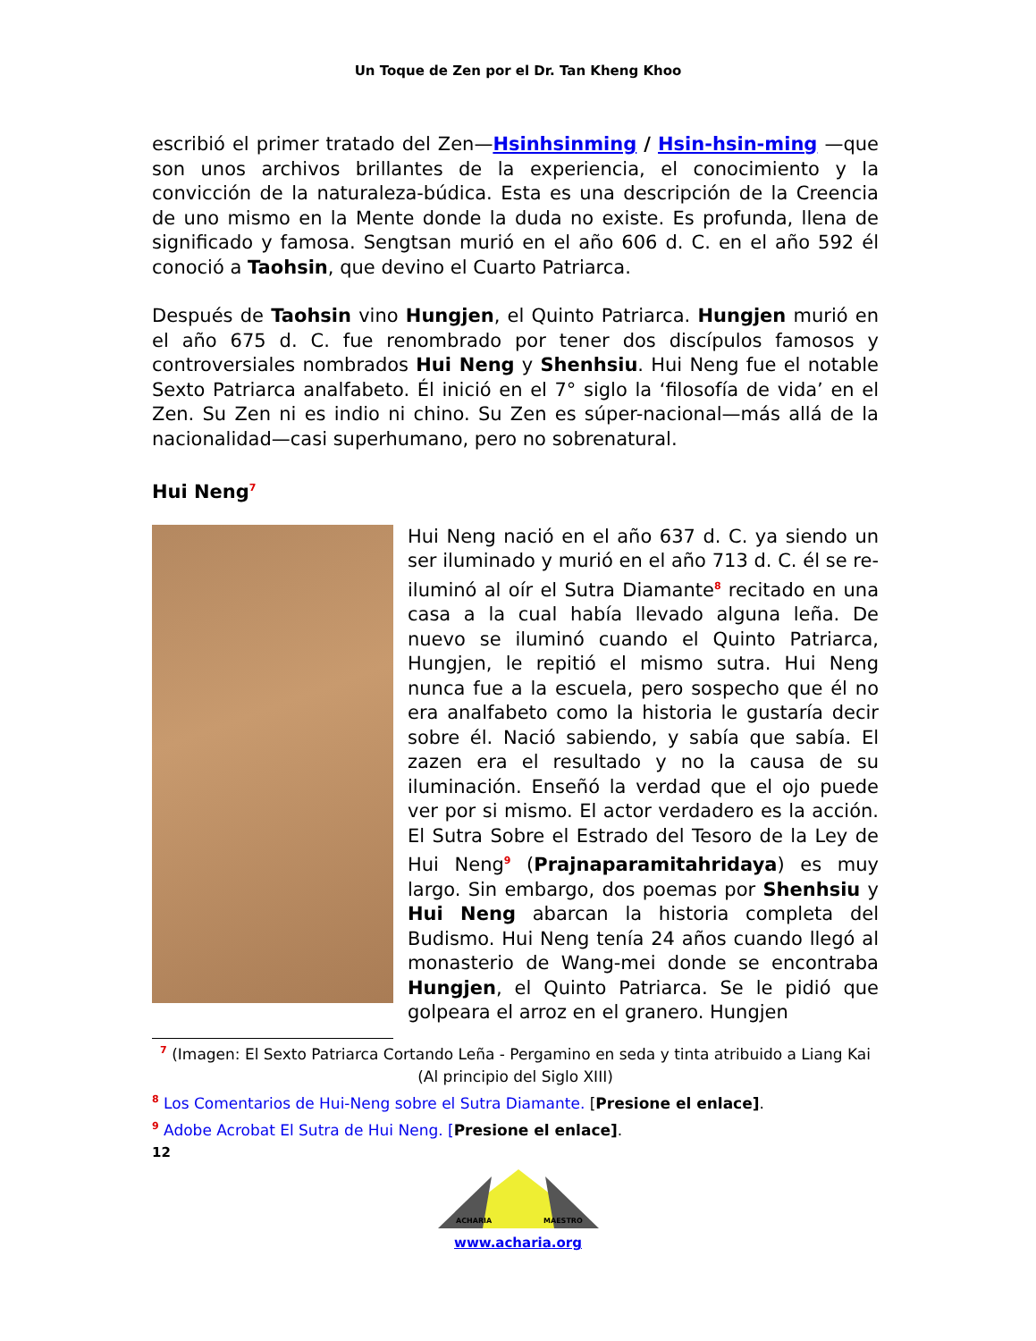Un Toque de Zen por el Dr. Tan Kheng Khoo
escribió el primer tratado del Zen—Hsinhsinming / Hsin-hsin-ming —que son unos archivos brillantes de la experiencia, el conocimiento y la convicción de la naturaleza-búdica. Esta es una descripción de la Creencia de uno mismo en la Mente donde la duda no existe. Es profunda, llena de significado y famosa. Sengtsan murió en el año 606 d. C. en el año 592 él conoció a Taohsin, que devino el Cuarto Patriarca.
Después de Taohsin vino Hungjen, el Quinto Patriarca. Hungjen murió en el año 675 d. C. fue renombrado por tener dos discípulos famosos y controversiales nombrados Hui Neng y Shenhsiu. Hui Neng fue el notable Sexto Patriarca analfabeto. Él inició en el 7° siglo la ‘filosofía de vida’ en el Zen. Su Zen ni es indio ni chino. Su Zen es súper-nacional—más allá de la nacionalidad—casi superhumano, pero no sobrenatural.
Hui Neng<sup>7</sup>
Hui Neng nació en el año 637 d. C. ya siendo un ser iluminado y murió en el año 713 d. C. él se re-iluminó al oír el Sutra Diamante<sup>8</sup> recitado en una casa a la cual había llevado alguna leña. De nuevo se iluminó cuando el Quinto Patriarca, Hungjen, le repitió el mismo sutra. Hui Neng nunca fue a la escuela, pero sospecho que él no era analfabeto como la historia le gustaría decir sobre él. Nació sabiendo, y sabía que sabía. El zazen era el resultado y no la causa de su iluminación. Enseñó la verdad que el ojo puede ver por si mismo. El actor verdadero es la acción. El Sutra Sobre el Estrado del Tesoro de la Ley de Hui Neng<sup>9</sup> (Prajnaparamitahridaya) es muy largo. Sin embargo, dos poemas por Shenhsiu y Hui Neng abarcan la historia completa del Budismo. Hui Neng tenía 24 años cuando llegó al monasterio de Wang-mei donde se encontraba Hungjen, el Quinto Patriarca. Se le pidió que golpeara el arroz en el granero. Hungjen
<sup>7</sup> (Imagen: El Sexto Patriarca Cortando Leña - Pergamino en seda y tinta atribuido a Liang Kai (Al principio del Siglo XIII)
<sup>8</sup> Los Comentarios de Hui-Neng sobre el Sutra Diamante. [Presione el enlace].
<sup>9</sup> Adobe Acrobat El Sutra de Hui Neng. [Presione el enlace].
12
ACHARIA
MAESTRO
www.acharia.org